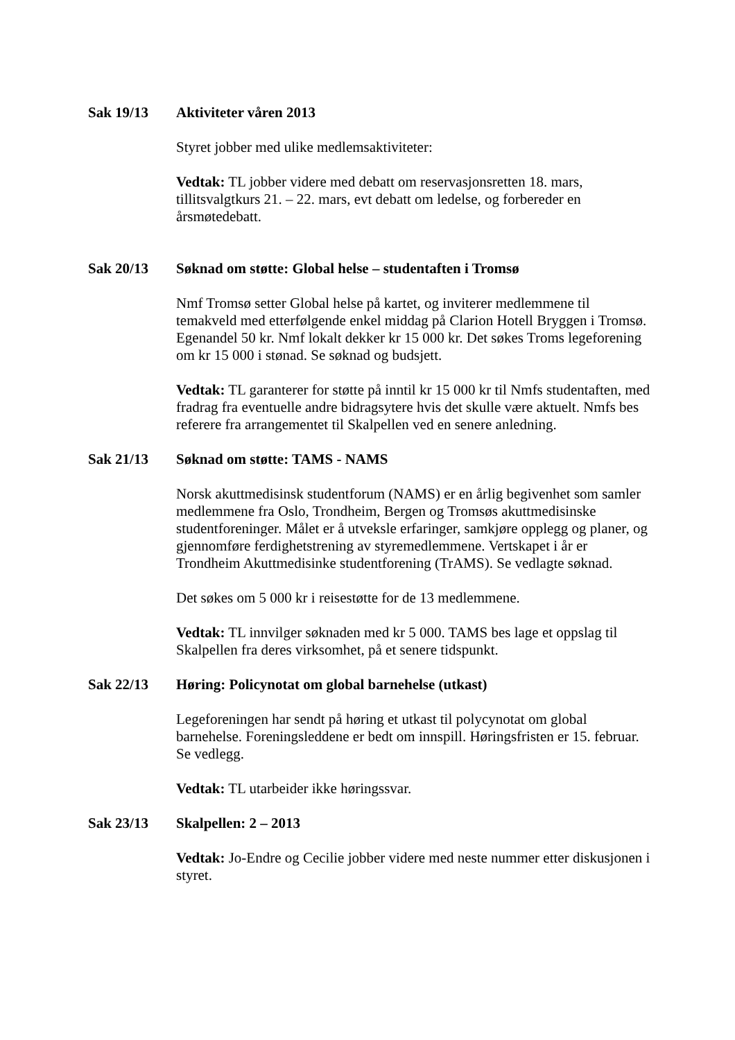Sak 19/13 Aktiviteter våren 2013
Styret jobber med ulike medlemsaktiviteter:
Vedtak: TL jobber videre med debatt om reservasjonsretten 18. mars, tillitsvalgtkurs 21. – 22. mars, evt debatt om ledelse, og forbereder en årsmøtedebatt.
Sak 20/13 Søknad om støtte: Global helse – studentaften i Tromsø
Nmf Tromsø setter Global helse på kartet, og inviterer medlemmene til temakveld med etterfølgende enkel middag på Clarion Hotell Bryggen i Tromsø. Egenandel 50 kr. Nmf lokalt dekker kr 15 000 kr. Det søkes Troms legeforening om kr 15 000 i stønad. Se søknad og budsjett.
Vedtak: TL garanterer for støtte på inntil kr 15 000 kr til Nmfs studentaften, med fradrag fra eventuelle andre bidragsytere hvis det skulle være aktuelt. Nmfs bes referere fra arrangementet til Skalpellen ved en senere anledning.
Sak 21/13 Søknad om støtte: TAMS - NAMS
Norsk akuttmedisinsk studentforum (NAMS) er en årlig begivenhet som samler medlemmene fra Oslo, Trondheim, Bergen og Tromsøs akuttmedisinske studentforeninger. Målet er å utveksle erfaringer, samkjøre opplegg og planer, og gjennomføre ferdighetstrening av styremedlemmene. Vertskapet i år er Trondheim Akuttmedisinke studentforening (TrAMS). Se vedlagte søknad.
Det søkes om 5 000 kr i reisestøtte for de 13 medlemmene.
Vedtak: TL innvilger søknaden med kr 5 000. TAMS bes lage et oppslag til Skalpellen fra deres virksomhet, på et senere tidspunkt.
Sak 22/13 Høring: Policynotat om global barnehelse (utkast)
Legeforeningen har sendt på høring et utkast til polycynotat om global barnehelse. Foreningsleddene er bedt om innspill. Høringsfristen er 15. februar. Se vedlegg.
Vedtak: TL utarbeider ikke høringssvar.
Sak 23/13 Skalpellen: 2 – 2013
Vedtak: Jo-Endre og Cecilie jobber videre med neste nummer etter diskusjonen i styret.